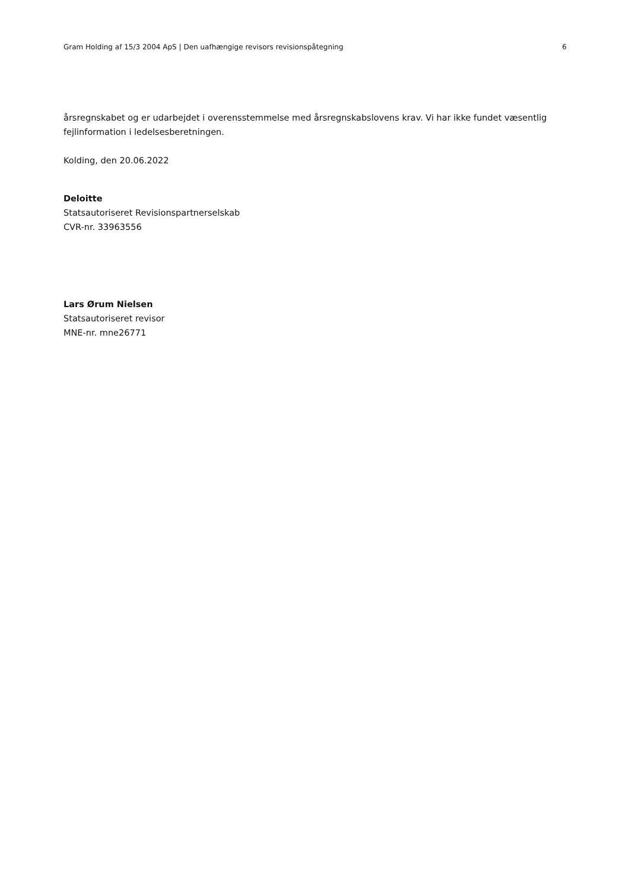Gram Holding af 15/3 2004 ApS | Den uafhængige revisors revisionspåtegning 6
årsregnskabet og er udarbejdet i overensstemmelse med årsregnskabslovens krav. Vi har ikke fundet væsentlig fejlinformation i ledelsesberetningen.
Kolding, den 20.06.2022
Deloitte
Statsautoriseret Revisionspartnerselskab
CVR-nr. 33963556
Lars Ørum Nielsen
Statsautoriseret revisor
MNE-nr. mne26771